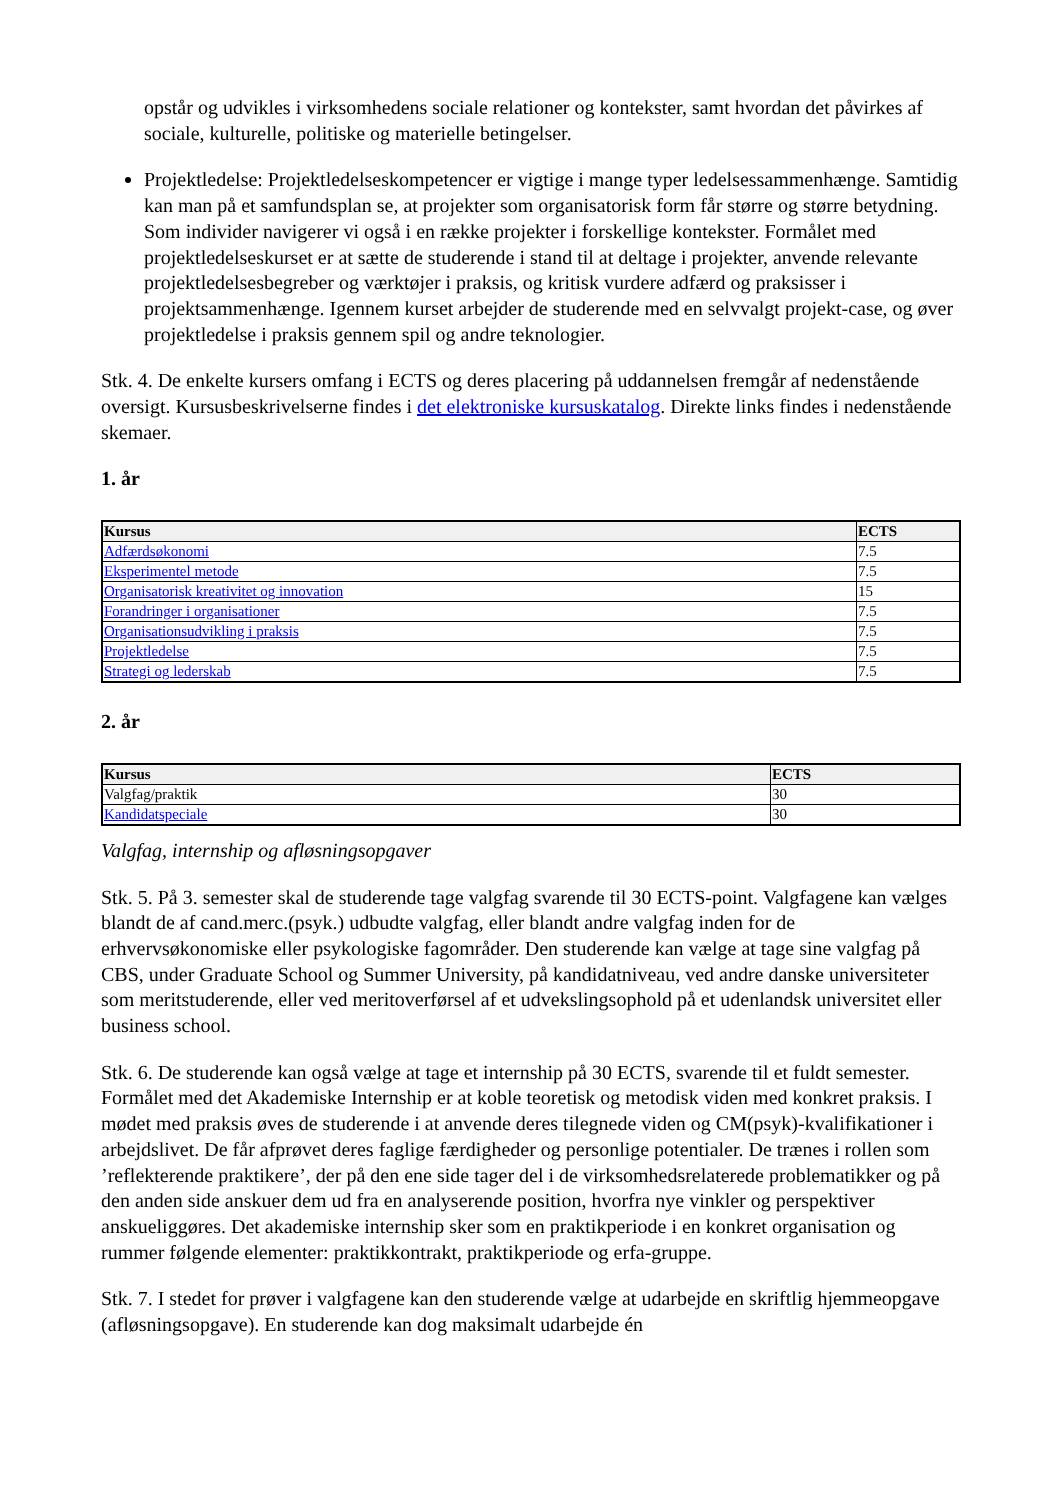opstår og udvikles i virksomhedens sociale relationer og kontekster, samt hvordan det påvirkes af sociale, kulturelle, politiske og materielle betingelser.
Projektledelse: Projektledelseskompetencer er vigtige i mange typer ledelsessammenhænge. Samtidig kan man på et samfundsplan se, at projekter som organisatorisk form får større og større betydning. Som individer navigerer vi også i en række projekter i forskellige kontekster. Formålet med projektledelseskurset er at sætte de studerende i stand til at deltage i projekter, anvende relevante projektledelsesbegreber og værktøjer i praksis, og kritisk vurdere adfærd og praksisser i projektsammenhænge. Igennem kurset arbejder de studerende med en selvvalgt projekt-case, og øver projektledelse i praksis gennem spil og andre teknologier.
Stk. 4. De enkelte kursers omfang i ECTS og deres placering på uddannelsen fremgår af nedenstående oversigt. Kursusbeskrivelserne findes i det elektroniske kursuskatalog. Direkte links findes i nedenstående skemaer.
1. år
| Kursus | ECTS |
| --- | --- |
| Adfærdsøkonomi | 7.5 |
| Eksperimentel metode | 7.5 |
| Organisatorisk kreativitet og innovation | 15 |
| Forandringer i organisationer | 7.5 |
| Organisationsudvikling i praksis | 7.5 |
| Projektledelse | 7.5 |
| Strategi og lederskab | 7.5 |
2. år
| Kursus | ECTS |
| --- | --- |
| Valgfag/praktik | 30 |
| Kandidatspeciale | 30 |
Valgfag, internship og afløsningsopgaver
Stk. 5. På 3. semester skal de studerende tage valgfag svarende til 30 ECTS-point. Valgfagene kan vælges blandt de af cand.merc.(psyk.) udbudte valgfag, eller blandt andre valgfag inden for de erhvervsøkonomiske eller psykologiske fagområder. Den studerende kan vælge at tage sine valgfag på CBS, under Graduate School og Summer University, på kandidatniveau, ved andre danske universiteter som meritstuderende, eller ved meritoverførsel af et udvekslingsophold på et udenlandsk universitet eller business school.
Stk. 6. De studerende kan også vælge at tage et internship på 30 ECTS, svarende til et fuldt semester. Formålet med det Akademiske Internship er at koble teoretisk og metodisk viden med konkret praksis. I mødet med praksis øves de studerende i at anvende deres tilegnede viden og CM(psyk)-kvalifikationer i arbejdslivet. De får afprøvet deres faglige færdigheder og personlige potentialer. De trænes i rollen som ’reflekterende praktikere’, der på den ene side tager del i de virksomhedsrelaterede problematikker og på den anden side anskuer dem ud fra en analyserende position, hvorfra nye vinkler og perspektiver anskueliggøres. Det akademiske internship sker som en praktikperiode i en konkret organisation og rummer følgende elementer: praktikkontrakt, praktikperiode og erfa-gruppe.
Stk. 7. I stedet for prøver i valgfagene kan den studerende vælge at udarbejde en skriftlig hjemmeopgave (afløsningsopgave). En studerende kan dog maksimalt udarbejde én